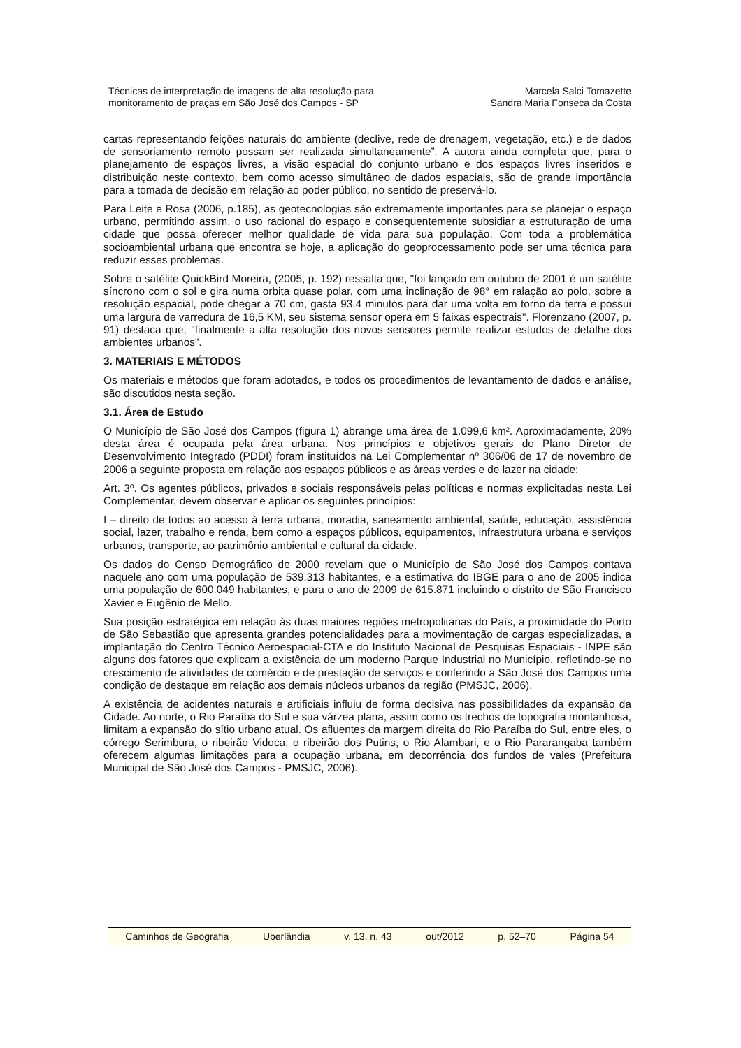Técnicas de interpretação de imagens de alta resolução para
monitoramento de praças em São José dos Campos - SP
Marcela Salci Tomazette
Sandra Maria Fonseca da Costa
cartas representando feições naturais do ambiente (declive, rede de drenagem, vegetação, etc.) e de dados de sensoriamento remoto possam ser realizada simultaneamente”. A autora ainda completa que, para o planejamento de espaços livres, a visão espacial do conjunto urbano e dos espaços livres inseridos e distribuição neste contexto, bem como acesso simultâneo de dados espaciais, são de grande importância para a tomada de decisão em relação ao poder público, no sentido de preservá-lo.
Para Leite e Rosa (2006, p.185), as geotecnologias são extremamente importantes para se planejar o espaço urbano, permitindo assim, o uso racional do espaço e consequentemente subsidiar a estruturação de uma cidade que possa oferecer melhor qualidade de vida para sua população. Com toda a problemática socioambiental urbana que encontra se hoje, a aplicação do geoprocessamento pode ser uma técnica para reduzir esses problemas.
Sobre o satélite QuickBird Moreira, (2005, p. 192) ressalta que, "foi lançado em outubro de 2001 é um satélite síncrono com o sol e gira numa orbita quase polar, com uma inclinação de 98° em ralação ao polo, sobre a resolução espacial, pode chegar a 70 cm, gasta 93,4 minutos para dar uma volta em torno da terra e possui uma largura de varredura de 16,5 KM, seu sistema sensor opera em 5 faixas espectrais". Florenzano (2007, p. 91) destaca que, "finalmente a alta resolução dos novos sensores permite realizar estudos de detalhe dos ambientes urbanos".
3. MATERIAIS E MÉTODOS
Os materiais e métodos que foram adotados, e todos os procedimentos de levantamento de dados e análise, são discutidos nesta seção.
3.1. Área de Estudo
O Município de São José dos Campos (figura 1) abrange uma área de 1.099,6 km². Aproximadamente, 20% desta área é ocupada pela área urbana. Nos princípios e objetivos gerais do Plano Diretor de Desenvolvimento Integrado (PDDI) foram instituídos na Lei Complementar nº 306/06 de 17 de novembro de 2006 a seguinte proposta em relação aos espaços públicos e as áreas verdes e de lazer na cidade:
Art. 3º. Os agentes públicos, privados e sociais responsáveis pelas políticas e normas explicitadas nesta Lei Complementar, devem observar e aplicar os seguintes princípios:
I – direito de todos ao acesso à terra urbana, moradia, saneamento ambiental, saúde, educação, assistência social, lazer, trabalho e renda, bem como a espaços públicos, equipamentos, infraestrutura urbana e serviços urbanos, transporte, ao patrimônio ambiental e cultural da cidade.
Os dados do Censo Demográfico de 2000 revelam que o Município de São José dos Campos contava naquele ano com uma população de 539.313 habitantes, e a estimativa do IBGE para o ano de 2005 indica uma população de 600.049 habitantes, e para o ano de 2009 de 615.871 incluindo o distrito de São Francisco Xavier e Eugênio de Mello.
Sua posição estratégica em relação às duas maiores regiões metropolitanas do País, a proximidade do Porto de São Sebastião que apresenta grandes potencialidades para a movimentação de cargas especializadas, a implantação do Centro Técnico Aeroespacial-CTA e do Instituto Nacional de Pesquisas Espaciais - INPE são alguns dos fatores que explicam a existência de um moderno Parque Industrial no Município, refletindo-se no crescimento de atividades de comércio e de prestação de serviços e conferindo a São José dos Campos uma condição de destaque em relação aos demais núcleos urbanos da região (PMSJC, 2006).
A existência de acidentes naturais e artificiais influiu de forma decisiva nas possibilidades da expansão da Cidade. Ao norte, o Rio Paraíba do Sul e sua várzea plana, assim como os trechos de topografia montanhosa, limitam a expansão do sítio urbano atual. Os afluentes da margem direita do Rio Paraíba do Sul, entre eles, o córrego Serimbura, o ribeirão Vidoca, o ribeirão dos Putins, o Rio Alambari, e o Rio Pararangaba também oferecem algumas limitações para a ocupação urbana, em decorrência dos fundos de vales (Prefeitura Municipal de São José dos Campos - PMSJC, 2006).
Caminhos de Geografia Uberlândia v. 13, n. 43 out/2012 p. 52–70 Página 54